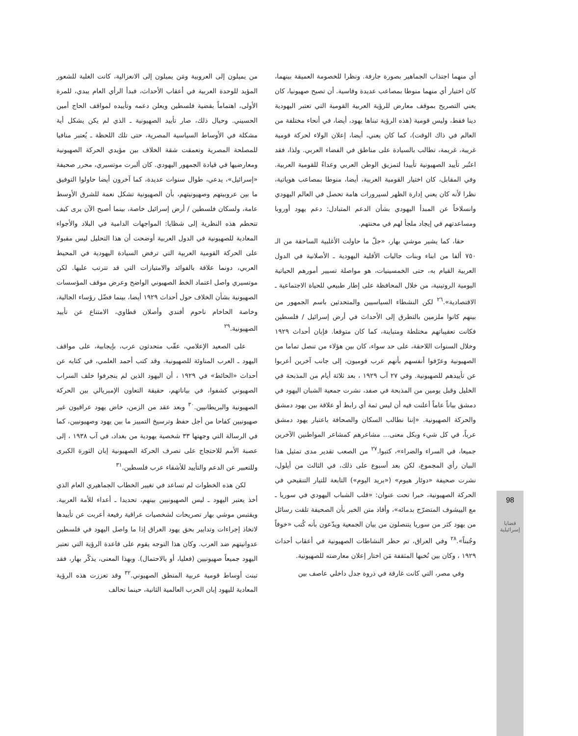98
قضايا إسرائيلية
أي منهما اجتذاب الجماهير بصورة جارفة. ونظرا للخصومة العميقة بينهما، كان اختيار أي منهما منوطا بمصاعب عديدة وقاسية. أن تصبح صهيونيا، كان يعني التصريح بموقف معارض للرؤية العربية القومية التي تعتبر اليهودية دينا فقط، وليس قومية (هذه الرؤية تبناها يهود، أيضا، في أنحاء مختلفة من العالم في ذاك الوقت)، كما كان يعني، أيضا، إعلان الولاء لحركة قومية غريبة، غريمة، تطالب بالسيادة على مناطق في الفضاء العربي. ولذا، فقد اعتُبر تأييد الصهيونية تأييدا لتمزيق الوطن العربي وعداءً للقومية العربية. وفي المقابل، كان اختيار القومية العربية، أيضا، منوطا بمصاعب هوياتية، نظرا لأنه كان يعني إدارة الظهر لسيرورات هامة تحصل في العالم اليهودي وانسلاخاً عن المبدأ اليهودي بشأن الدعم المتبادل: دعم يهود أوروبا ومساعدتهم في إيجاد ملجأ لهم في محنتهم.
حقا، كما يشير موشي بهار، «جلّ ما حاولت الأغلبية الساحقة من الـ ٧٥٠ ألفا من ابناء وبنات جاليات الأقلية اليهودية ـ الأصلانية في الدول العربية القيام به، حتى الخمسينيات، هو مواصلة تسيير أمورهم الحياتية اليومية الروتينية، من خلال المحافظة على إطار طبيعي للحياة الاجتماعية ـ الاقتصادية».<sup>٢٦</sup> لكن النشطاء السياسيين والمتحدثين باسم الجمهور من بينهم كانوا ملزمين بالتطرق إلى الأحداث في أرض إسرائيل / فلسطين فكانت تعقيباتهم مختلطة ومتباينة، كما كان متوقعا. فإبان أحداث ١٩٢٩ وخلال السنوات اللاحقة، على حد سواء، كان بين هؤلاء من تنصل تماما من الصهيونية وعرّفوا أنفسهم بأنهم عرب قوميون، إلى جانب آخرين أعربوا عن تأييدهم للصهيونية. وفي ٢٧ آب ١٩٢٩ ، بعد ثلاثة أيام من المذبحة في الخليل وقبل يومين من المذبحة في صفد، نشرت جمعية الشبان اليهود في دمشق بياناً عاماً أعلنت فيه أن ليس ثمة أي رابط أو علاقة بين يهود دمشق والحركة الصهيونية. «إننا نطالب السكان والصحافة باعتبار يهود دمشق عرباً، في كل شيء وبكل معنى... مشاعرهم كمشاعر المواطنين الآخرين جميعا، في السراء والضراء»، كتبوا.<sup>٢٧</sup> من الصعب تقدير مدى تمثيل هذا البيان رأي المجموع، لكن بعد أسبوع على ذلك، في الثالث من أيلول، نشرت صحيفة «دوئار هيوم» («بريد اليوم») التابعة للتيار التنقيحي في الحركة الصهيونية، خبرا تحت عنوان: «قلب الشباب اليهودي في سوريا ـ مع الييشوف المتضرّج بدمائه»، وأفاد متن الخبر بأن الصحيفة تلقت رسائل من يهود كثر من سوريا يتنصلون من بيان الجمعية ويدّعون بأنه كُتب «خوفاً وجُبناً».<sup>٢٨</sup> وفي العراق، تم حظر النشاطات الصهيونية في أعقاب أحداث ١٩٢٩ ، وكان بين نُخبها المثقفة مَن اختار إعلان معارضته للصهيونية.
وفي مصر، التي كانت غارقة في ذروة جدل داخلي عاصف بين
من يميلون إلى العروبية ومَن يميلون إلى الانعزالية، كانت الغلبة للشعور المؤيد للوحدة العربية في أعقاب الأحداث، فبدأ الرأي العام يبدي، للمرة الأولى، اهتماماً بقضية فلسطين ويعلن دعمه وتأييده لمواقف الحاج أمين الحسيني. وحيال ذلك، صار تأييد الصهيونية ـ الذي لم يكن يشكل أية مشكلة في الأوساط السياسية المصرية، حتى تلك اللحظة ـ يُعتبر منافيا للمصلحة المصرية وتعمقت شقة الخلاف بين مؤيدي الحركة الصهيونية ومعارضيها في قيادة الجمهور اليهودي. كان ألبرت موتسيري، محرر صحيفة «إسرائيل»، يدعي، طوال سنوات عديدة، كما آخرون أيضا حاولوا التوفيق ما بين عروبيتهم وصهيونيتهم، بأن الصهيونية تشكل نعمة للشرق الأوسط عامة، ولسكان فلسطين / أرض إسرائيل خاصة، بينما أصبح الآن يرى كيف تتحطم هذه النظرية إلى شظايا: المواجهات الدامية في البلاد والأجواء المعادية للصهيونية في الدول العربية أوضحت أن هذا التحليل ليس مقبولا على الحركة القومية العربية التي ترفض السيادة اليهودية في المحيط العربي، دونما علاقة بالفوائد والامتيازات التي قد تترتب عليها. لكن موتسيري واصل اعتماد الخط الصهيوني الواضح وعرض موقف المؤسسات الصهيونية بشأن الخلاف حول أحداث ١٩٢٩ أيضا، بينما فضّل رؤساء الجالية، وخاصة الحاخام ناحوم أفندي وأصلان قطاوي، الامتناع عن تأييد الصهيونية.<sup>٢٩</sup>
على الصعيد الإعلامي، عقّب متحدثون عرب، بإيجابية، على مواقف اليهود ـ العرب المناوئة للصهيونية. وقد كتب أحمد العلمي، في كتابه عن أحداث «الحائط» في ١٩٢٩ ، أن اليهود الذين لم ينجرفوا خلف السراب الصهيوني كشفوا، في بياناتهم، حقيقة التعاون الإمبريالي بين الحركة الصهيونية والبريطانيين.<sup>٣٠</sup> وبعد عقد من الزمن، خاض يهود عراقيون غير صهيونيين كفاحا من أجل حفظ وترسيخ التمييز ما بين يهود وصهيونيين، كما في الرسالة التي وجهتها ٣٣ شخصية يهودية من بغداد، في آب ١٩٣٨ ، إلى عصبة الأمم للاحتجاج على تصرف الحركة الصهيونية إبان الثورة الكبرى وللتعبير عن الدعم والتأييد للأشقاء عرب فلسطين.<sup>٣١</sup>
لكن هذه الخطوات لم تساعد في تغيير الخطاب الجماهيري العام الذي أخذ يعتبر اليهود ـ ليس الصهيونيين بينهم، تحديدا ـ أعداء للأمة العربية. ويقتبس موشي بهار تصريحات لشخصيات عراقية رفيعة أعربت عن تأييدها لاتخاذ إجراءات وتدابير بحق يهود العراق إذا ما واصل اليهود في فلسطين عدوانيتهم ضد العرب. وكان هذا التوجه يقوم على قاعدة الرؤية التي تعتبر اليهود جميعاً صهيونيين (فعليا، أو بالاحتمال). وبهذا المعنى، يذكّر بهار، فقد تبنت أوساط قومية عربية المنطق الصهيوني.<sup>٣٢</sup> وقد تعززت هذه الرؤية المعادية لليهود إبان الحرب العالمية الثانية، حينما تحالف